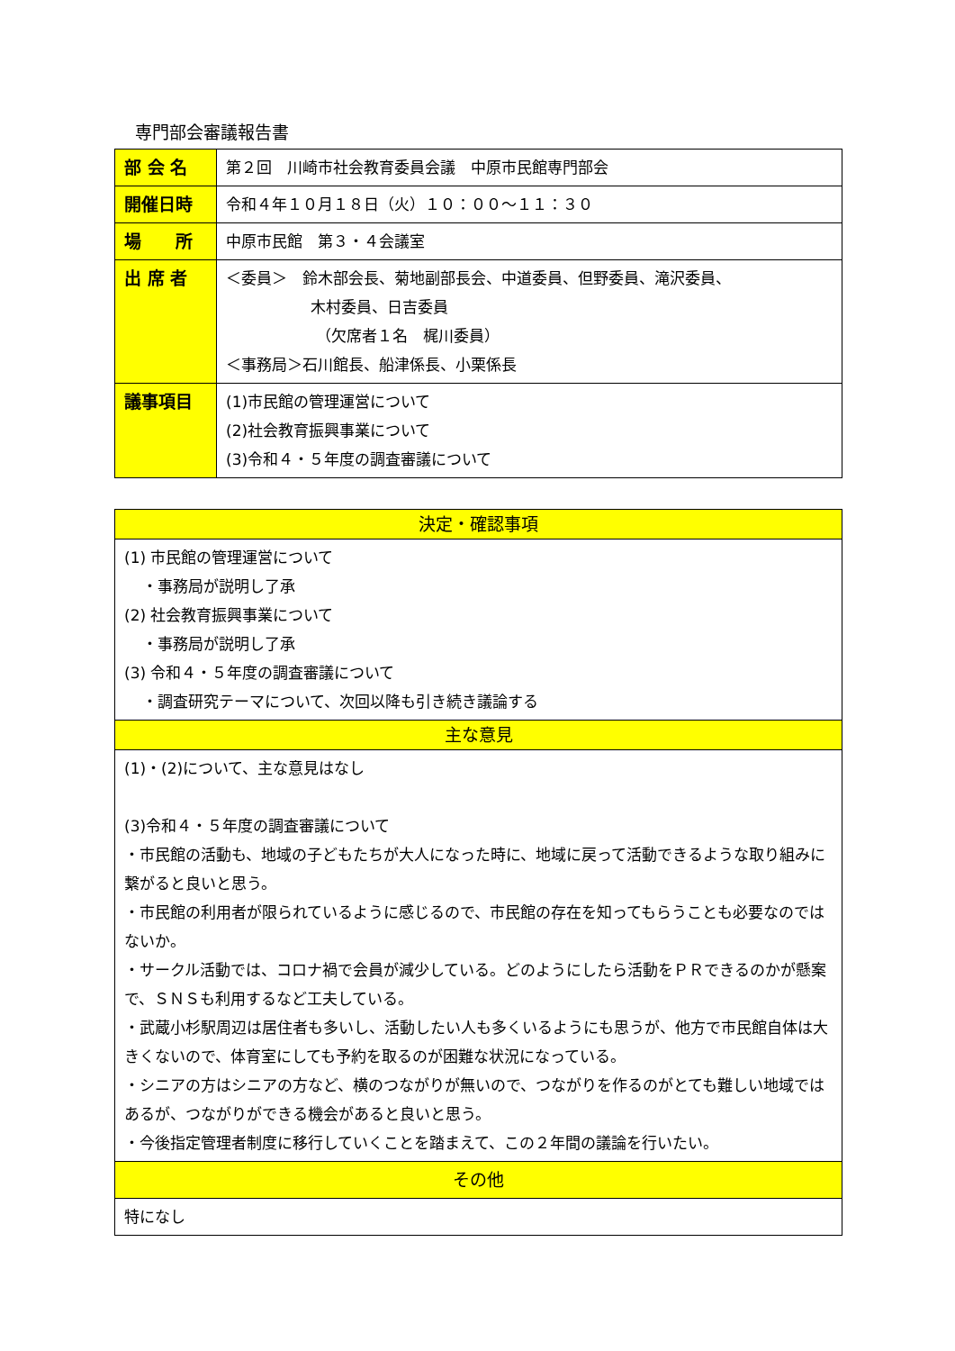専門部会審議報告書
| 部 会 名 | 第２回 川崎市社会教育委員会議 中原市民館専門部会 |
| 開催日時 | 令和４年１０月１８日（火）１０：００～１１：３０ |
| 場 所 | 中原市民館 第３・４会議室 |
| 出 席 者 | ＜委員＞ 鈴木部会長、菊地副部長会、中道委員、但野委員、滝沢委員、 木村委員、日吉委員 （欠席者１名 梶川委員） ＜事務局＞石川館長、船津係長、小栗係長 |
| 議事項目 | (1)市民館の管理運営について (2)社会教育振興事業について (3)令和４・５年度の調査審議について |
| 決定・確認事項 |
| --- |
| (1) 市民館の管理運営について ・事務局が説明し了承 (2) 社会教育振興事業について ・事務局が説明し了承 (3) 令和４・５年度の調査審議について ・調査研究テーマについて、次回以降も引き続き議論する |
| 主な意見 |
| (1)・(2)について、主な意見はなし (3)令和４・５年度の調査審議について ・市民館の活動も、地域の子どもたちが大人になった時に、地域に戻って活動できるような取り組みに繋がると良いと思う。 ・市民館の利用者が限られているように感じるので、市民館の存在を知ってもらうことも必要なのではないか。 ・サークル活動では、コロナ禍で会員が減少している。どのようにしたら活動をＰＲできるのかが懸案で、ＳＮＳも利用するなど工夫している。 ・武蔵小杉駅周辺は居住者も多いし、活動したい人も多くいるようにも思うが、他方で市民館自体は大きくないので、体育室にしても予約を取るのが困難な状況になっている。 ・シニアの方はシニアの方など、横のつながりが無いので、つながりを作るのがとても難しい地域ではあるが、つながりができる機会があると良いと思う。 ・今後指定管理者制度に移行していくことを踏まえて、この２年間の議論を行いたい。 |
| その他 |
| 特になし |